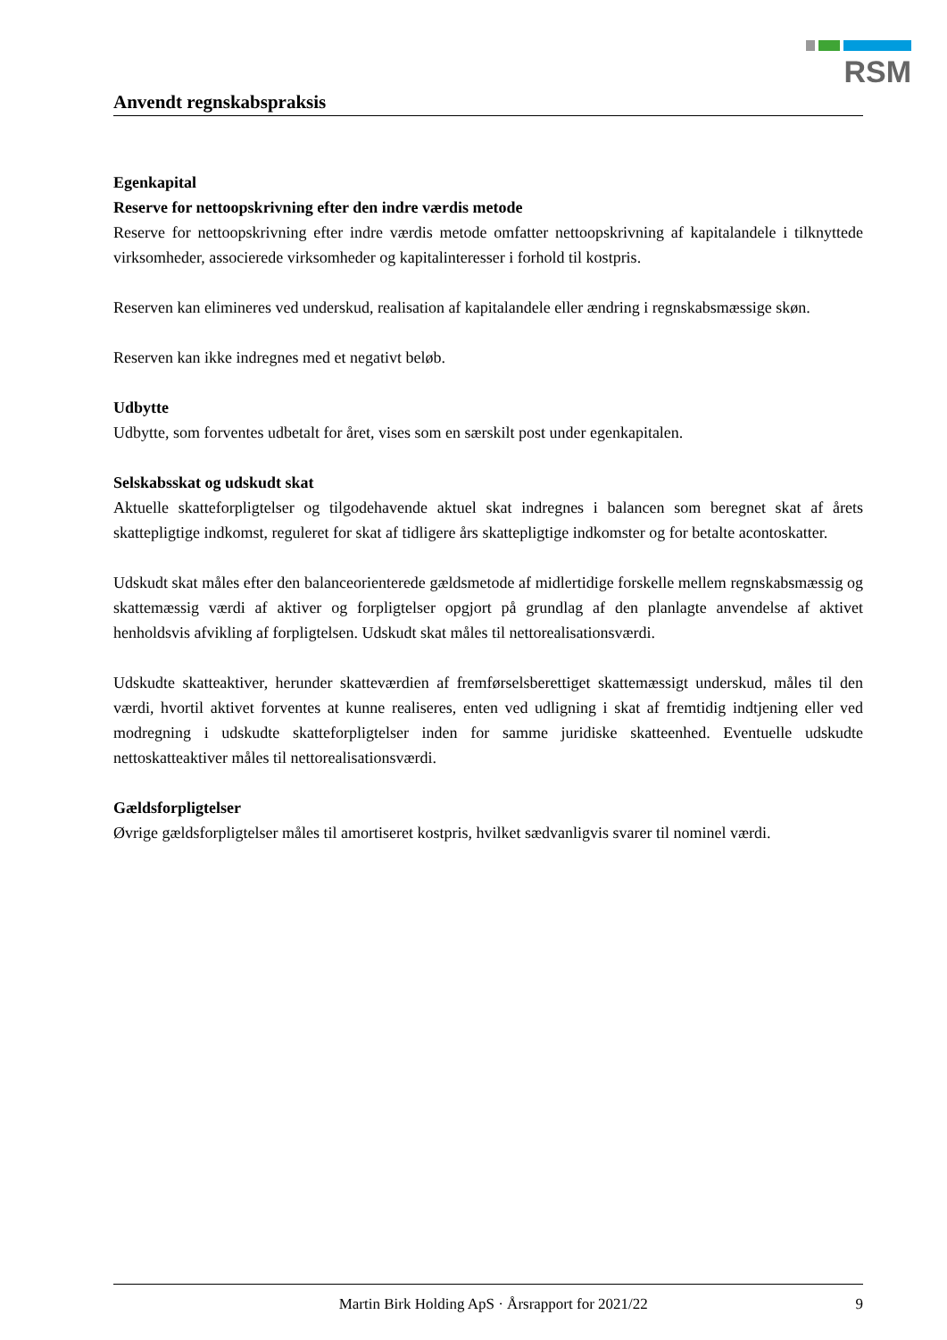RSM
Anvendt regnskabspraksis
Egenkapital
Reserve for nettoopskrivning efter den indre værdis metode
Reserve for nettoopskrivning efter indre værdis metode omfatter nettoopskrivning af kapitalandele i tilknyttede virksomheder, associerede virksomheder og kapitalinteresser i forhold til kostpris.
Reserven kan elimineres ved underskud, realisation af kapitalandele eller ændring i regnskabsmæssige skøn.
Reserven kan ikke indregnes med et negativt beløb.
Udbytte
Udbytte, som forventes udbetalt for året, vises som en særskilt post under egenkapitalen.
Selskabsskat og udskudt skat
Aktuelle skatteforpligtelser og tilgodehavende aktuel skat indregnes i balancen som beregnet skat af årets skattepligtige indkomst, reguleret for skat af tidligere års skattepligtige indkomster og for betalte acontoskatter.
Udskudt skat måles efter den balanceorienterede gældsmetode af midlertidige forskelle mellem regnskabsmæssig og skattemæssig værdi af aktiver og forpligtelser opgjort på grundlag af den planlagte anvendelse af aktivet henholdsvis afvikling af forpligtelsen. Udskudt skat måles til nettorealisationsværdi.
Udskudte skatteaktiver, herunder skatteværdien af fremførselsberettiget skattemæssigt underskud, måles til den værdi, hvortil aktivet forventes at kunne realiseres, enten ved udligning i skat af fremtidig indtjening eller ved modregning i udskudte skatteforpligtelser inden for samme juridiske skatteenhed. Eventuelle udskudte nettoskatteaktiver måles til nettorealisationsværdi.
Gældsforpligtelser
Øvrige gældsforpligtelser måles til amortiseret kostpris, hvilket sædvanligvis svarer til nominel værdi.
Martin Birk Holding ApS · Årsrapport for 2021/22 9